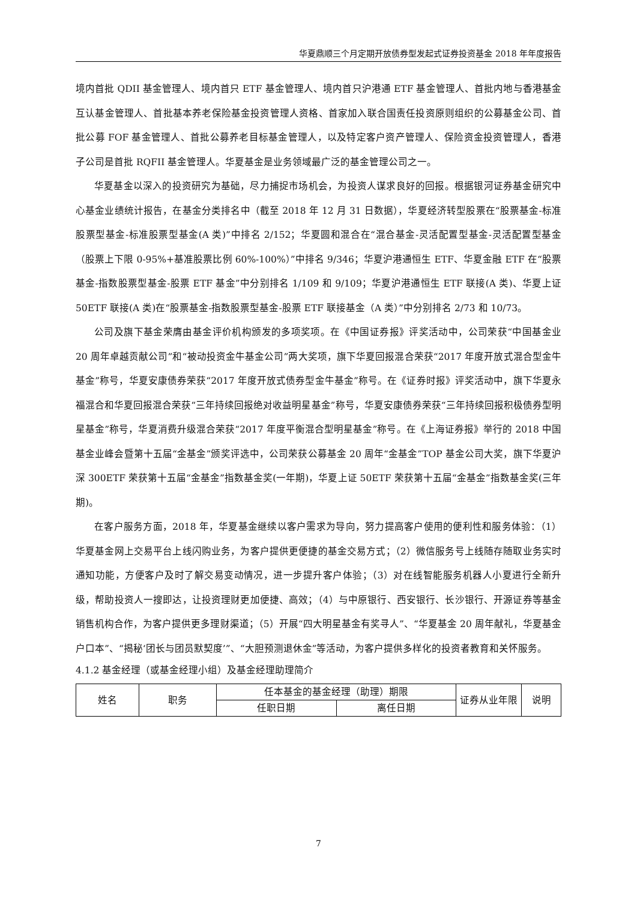华夏鼎顺三个月定期开放债券型发起式证券投资基金 2018 年年度报告
境内首批 QDII 基金管理人、境内首只 ETF 基金管理人、境内首只沪港通 ETF 基金管理人、首批内地与香港基金互认基金管理人、首批基本养老保险基金投资管理人资格、首家加入联合国责任投资原则组织的公募基金公司、首批公募 FOF 基金管理人、首批公募养老目标基金管理人，以及特定客户资产管理人、保险资金投资管理人，香港子公司是首批 RQFII 基金管理人。华夏基金是业务领域最广泛的基金管理公司之一。
华夏基金以深入的投资研究为基础，尽力捕捉市场机会，为投资人谋求良好的回报。根据银河证券基金研究中心基金业绩统计报告，在基金分类排名中（截至 2018 年 12 月 31 日数据），华夏经济转型股票在“股票基金-标准股票型基金-标准股票型基金(A 类)”中排名 2/152；华夏圆和混合在“混合基金-灵活配置型基金-灵活配置型基金（股票上下限 0-95%+基准股票比例 60%-100%）”中排名 9/346；华夏沪港通恒生 ETF、华夏金融 ETF 在“股票基金-指数股票型基金-股票 ETF 基金”中分别排名 1/109 和 9/109；华夏沪港通恒生 ETF 联接(A 类)、华夏上证 50ETF 联接(A 类)在“股票基金-指数股票型基金-股票 ETF 联接基金（A 类）”中分别排名 2/73 和 10/73。
公司及旗下基金荣膺由基金评价机构颁发的多项奖项。在《中国证券报》评奖活动中，公司荣获“中国基金业 20 周年卓越贡献公司”和“被动投资金牛基金公司”两大奖项，旗下华夏回报混合荣获“2017 年度开放式混合型金牛基金”称号，华夏安康债券荣获“2017 年度开放式债券型金牛基金”称号。在《证券时报》评奖活动中，旗下华夏永福混合和华夏回报混合荣获“三年持续回报绝对收益明星基金”称号，华夏安康债券荣获“三年持续回报积极债券型明星基金”称号，华夏消费升级混合荣获“2017 年度平衡混合型明星基金”称号。在《上海证券报》举行的 2018 中国基金业峰会暨第十五届“金基金”颁奖评选中，公司荣获公募基金 20 周年“金基金”TOP 基金公司大奖，旗下华夏沪深 300ETF 荣获第十五届“金基金”指数基金奖(一年期)，华夏上证 50ETF 荣获第十五届“金基金”指数基金奖(三年期)。
在客户服务方面，2018 年，华夏基金继续以客户需求为导向，努力提高客户使用的便利性和服务体验：（1）华夏基金网上交易平台上线闪购业务，为客户提供更便捷的基金交易方式；（2）微信服务号上线随存随取业务实时通知功能，方便客户及时了解交易变动情况，进一步提升客户体验；（3）对在线智能服务机器人小夏进行全新升级，帮助投资人一搜即达，让投资理财更加便捷、高效；（4）与中原银行、西安银行、长沙银行、开源证券等基金销售机构合作，为客户提供更多理财渠道；（5）开展“四大明星基金有奖寻人”、“华夏基金 20 周年献礼，华夏基金户口本”、“揭秘‘团长与团员默契度’”、“大胆预测退休金”等活动，为客户提供多样化的投资者教育和关怀服务。
4.1.2 基金经理（或基金经理小组）及基金经理助理简介
| 姓名 | 职务 | 任本基金的基金经理（助理）期限 | | 证券从业年限 | 说明 |
| | | 任职日期 | 离任日期 | | |
7